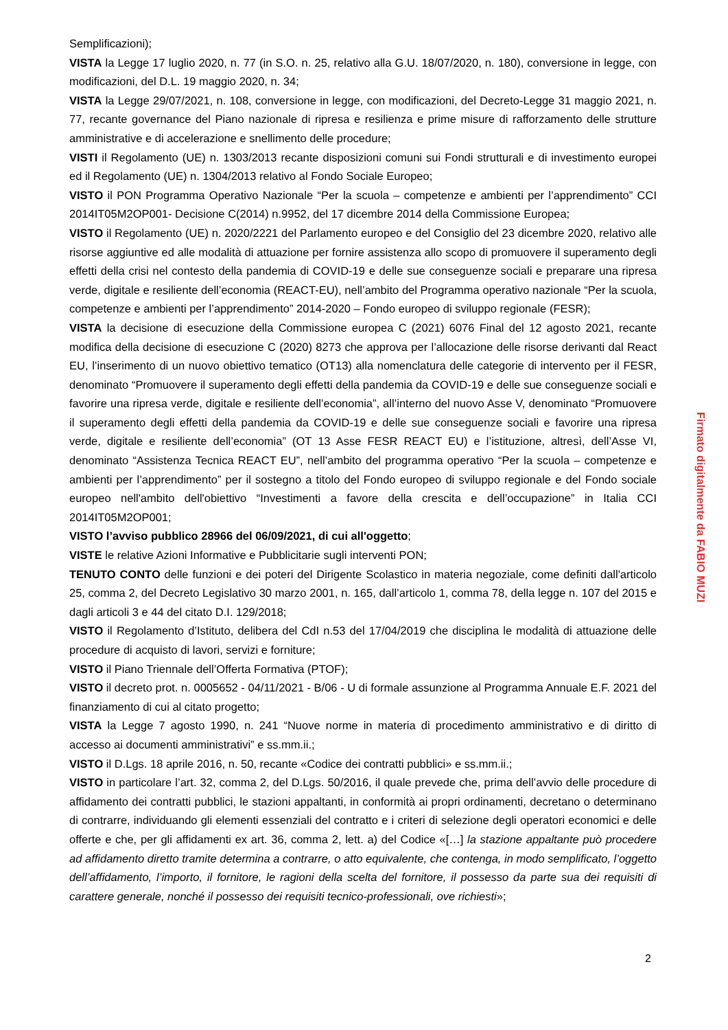Semplificazioni);
VISTA la Legge 17 luglio 2020, n. 77 (in S.O. n. 25, relativo alla G.U. 18/07/2020, n. 180), conversione in legge, con modificazioni, del D.L. 19 maggio 2020, n. 34;
VISTA la Legge 29/07/2021, n. 108, conversione in legge, con modificazioni, del Decreto-Legge 31 maggio 2021, n. 77, recante governance del Piano nazionale di ripresa e resilienza e prime misure di rafforzamento delle strutture amministrative e di accelerazione e snellimento delle procedure;
VISTI il Regolamento (UE) n. 1303/2013 recante disposizioni comuni sui Fondi strutturali e di investimento europei ed il Regolamento (UE) n. 1304/2013 relativo al Fondo Sociale Europeo;
VISTO il PON Programma Operativo Nazionale “Per la scuola – competenze e ambienti per l’apprendimento” CCI 2014IT05M2OP001- Decisione C(2014) n.9952, del 17 dicembre 2014 della Commissione Europea;
VISTO il Regolamento (UE) n. 2020/2221 del Parlamento europeo e del Consiglio del 23 dicembre 2020, relativo alle risorse aggiuntive ed alle modalità di attuazione per fornire assistenza allo scopo di promuovere il superamento degli effetti della crisi nel contesto della pandemia di COVID-19 e delle sue conseguenze sociali e preparare una ripresa verde, digitale e resiliente dell’economia (REACT-EU), nell’ambito del Programma operativo nazionale “Per la scuola, competenze e ambienti per l’apprendimento” 2014-2020 – Fondo europeo di sviluppo regionale (FESR);
VISTA la decisione di esecuzione della Commissione europea C (2021) 6076 Final del 12 agosto 2021, recante modifica della decisione di esecuzione C (2020) 8273 che approva per l’allocazione delle risorse derivanti dal React EU, l’inserimento di un nuovo obiettivo tematico (OT13) alla nomenclatura delle categorie di intervento per il FESR, denominato “Promuovere il superamento degli effetti della pandemia da COVID-19 e delle sue conseguenze sociali e favorire una ripresa verde, digitale e resiliente dell’economia”, all’interno del nuovo Asse V, denominato “Promuovere il superamento degli effetti della pandemia da COVID-19 e delle sue conseguenze sociali e favorire una ripresa verde, digitale e resiliente dell’economia” (OT 13 Asse FESR REACT EU) e l’istituzione, altresì, dell’Asse VI, denominato “Assistenza Tecnica REACT EU”, nell’ambito del programma operativo “Per la scuola – competenze e ambienti per l’apprendimento” per il sostegno a titolo del Fondo europeo di sviluppo regionale e del Fondo sociale europeo nell'ambito dell'obiettivo “Investimenti a favore della crescita e dell’occupazione” in Italia CCI 2014IT05M2OP001;
VISTO l’avviso pubblico 28966 del 06/09/2021, di cui all'oggetto;
VISTE le relative Azioni Informative e Pubblicitarie sugli interventi PON;
TENUTO CONTO delle funzioni e dei poteri del Dirigente Scolastico in materia negoziale, come definiti dall'articolo 25, comma 2, del Decreto Legislativo 30 marzo 2001, n. 165, dall’articolo 1, comma 78, della legge n. 107 del 2015 e dagli articoli 3 e 44 del citato D.I. 129/2018;
VISTO il Regolamento d’Istituto, delibera del CdI n.53 del 17/04/2019 che disciplina le modalità di attuazione delle procedure di acquisto di lavori, servizi e forniture;
VISTO il Piano Triennale dell’Offerta Formativa (PTOF);
VISTO il decreto prot. n. 0005652 - 04/11/2021 - B/06 - U di formale assunzione al Programma Annuale E.F. 2021 del finanziamento di cui al citato progetto;
VISTA la Legge 7 agosto 1990, n. 241 “Nuove norme in materia di procedimento amministrativo e di diritto di accesso ai documenti amministrativi” e ss.mm.ii.;
VISTO il D.Lgs. 18 aprile 2016, n. 50, recante «Codice dei contratti pubblici» e ss.mm.ii.;
VISTO in particolare l’art. 32, comma 2, del D.Lgs. 50/2016, il quale prevede che, prima dell’avvio delle procedure di affidamento dei contratti pubblici, le stazioni appaltanti, in conformità ai propri ordinamenti, decretano o determinano di contrarre, individuando gli elementi essenziali del contratto e i criteri di selezione degli operatori economici e delle offerte e che, per gli affidamenti ex art. 36, comma 2, lett. a) del Codice «[…] la stazione appaltante può procedere ad affidamento diretto tramite determina a contrarre, o atto equivalente, che contenga, in modo semplificato, l’oggetto dell’affidamento, l’importo, il fornitore, le ragioni della scelta del fornitore, il possesso da parte sua dei requisiti di carattere generale, nonché il possesso dei requisiti tecnico-professionali, ove richiesti»;
Firmato digitalmente da FABIO MUZI
2